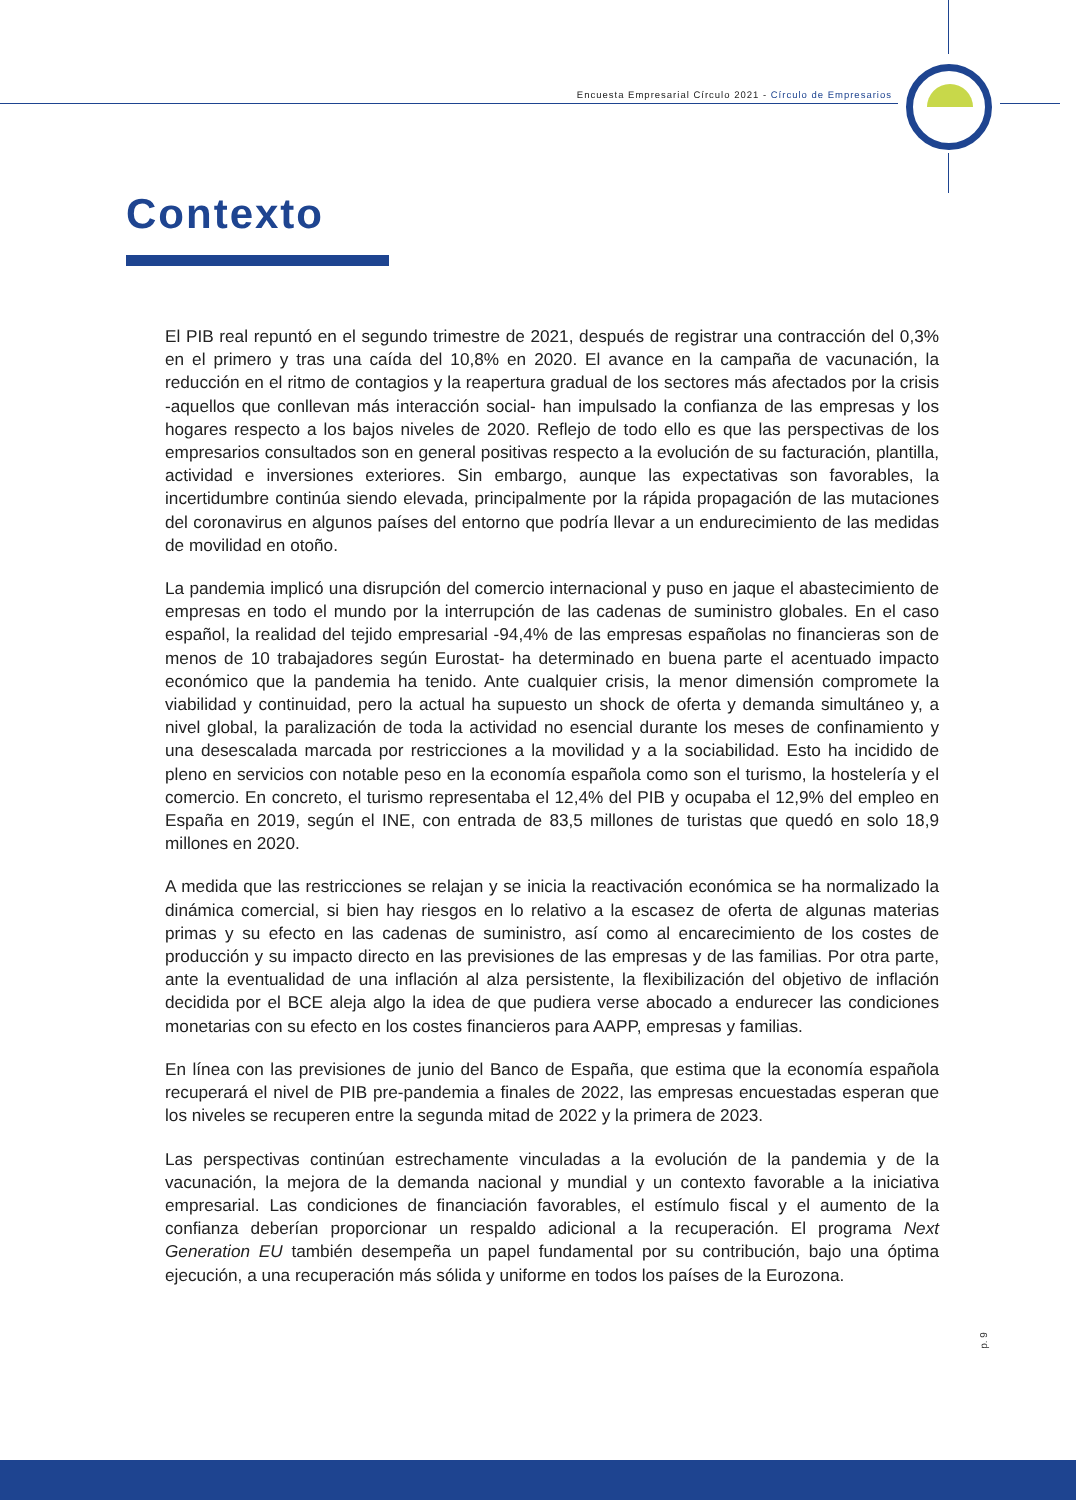Encuesta Empresarial Círculo 2021 - Círculo de Empresarios
Contexto
El PIB real repuntó en el segundo trimestre de 2021, después de registrar una contracción del 0,3% en el primero y tras una caída del 10,8% en 2020. El avance en la campaña de vacunación, la reducción en el ritmo de contagios y la reapertura gradual de los sectores más afectados por la crisis -aquellos que conllevan más interacción social- han impulsado la confianza de las empresas y los hogares respecto a los bajos niveles de 2020. Reflejo de todo ello es que las perspectivas de los empresarios consultados son en general positivas respecto a la evolución de su facturación, plantilla, actividad e inversiones exteriores. Sin embargo, aunque las expectativas son favorables, la incertidumbre continúa siendo elevada, principalmente por la rápida propagación de las mutaciones del coronavirus en algunos países del entorno que podría llevar a un endurecimiento de las medidas de movilidad en otoño.
La pandemia implicó una disrupción del comercio internacional y puso en jaque el abastecimiento de empresas en todo el mundo por la interrupción de las cadenas de suministro globales. En el caso español, la realidad del tejido empresarial -94,4% de las empresas españolas no financieras son de menos de 10 trabajadores según Eurostat- ha determinado en buena parte el acentuado impacto económico que la pandemia ha tenido. Ante cualquier crisis, la menor dimensión compromete la viabilidad y continuidad, pero la actual ha supuesto un shock de oferta y demanda simultáneo y, a nivel global, la paralización de toda la actividad no esencial durante los meses de confinamiento y una desescalada marcada por restricciones a la movilidad y a la sociabilidad. Esto ha incidido de pleno en servicios con notable peso en la economía española como son el turismo, la hostelería y el comercio. En concreto, el turismo representaba el 12,4% del PIB y ocupaba el 12,9% del empleo en España en 2019, según el INE, con entrada de 83,5 millones de turistas que quedó en solo 18,9 millones en 2020.
A medida que las restricciones se relajan y se inicia la reactivación económica se ha normalizado la dinámica comercial, si bien hay riesgos en lo relativo a la escasez de oferta de algunas materias primas y su efecto en las cadenas de suministro, así como al encarecimiento de los costes de producción y su impacto directo en las previsiones de las empresas y de las familias. Por otra parte, ante la eventualidad de una inflación al alza persistente, la flexibilización del objetivo de inflación decidida por el BCE aleja algo la idea de que pudiera verse abocado a endurecer las condiciones monetarias con su efecto en los costes financieros para AAPP, empresas y familias.
En línea con las previsiones de junio del Banco de España, que estima que la economía española recuperará el nivel de PIB pre-pandemia a finales de 2022, las empresas encuestadas esperan que los niveles se recuperen entre la segunda mitad de 2022 y la primera de 2023.
Las perspectivas continúan estrechamente vinculadas a la evolución de la pandemia y de la vacunación, la mejora de la demanda nacional y mundial y un contexto favorable a la iniciativa empresarial. Las condiciones de financiación favorables, el estímulo fiscal y el aumento de la confianza deberían proporcionar un respaldo adicional a la recuperación. El programa Next Generation EU también desempeña un papel fundamental por su contribución, bajo una óptima ejecución, a una recuperación más sólida y uniforme en todos los países de la Eurozona.
p. 9